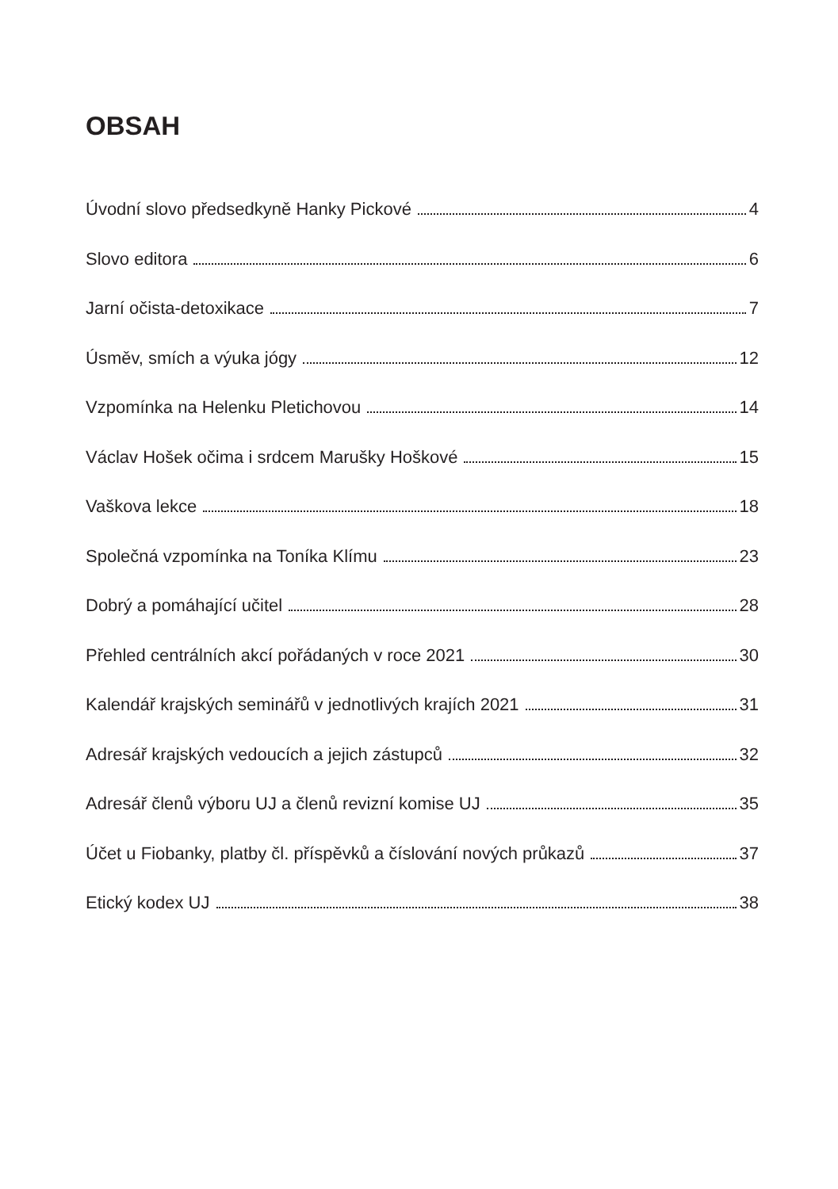OBSAH
Úvodní slovo předsedkyně Hanky Pickové 4
Slovo editora 6
Jarní očista-detoxikace 7
Úsměv, smích a výuka jógy 12
Vzpomínka na Helenku Pletichovou 14
Václav Hošek očima i srdcem Marušky Hoškové 15
Vaškova lekce 18
Společná vzpomínka na Toníka Klímu 23
Dobrý a pomáhající učitel 28
Přehled centrálních akcí pořádaných v roce 2021 30
Kalendář krajských seminářů v jednotlivých krajích 2021 31
Adresář krajských vedoucích a jejich zástupců 32
Adresář členů výboru UJ a členů revizní komise UJ 35
Účet u Fiobanky, platby čl. příspěvků a číslování nových průkazů 37
Etický kodex UJ 38